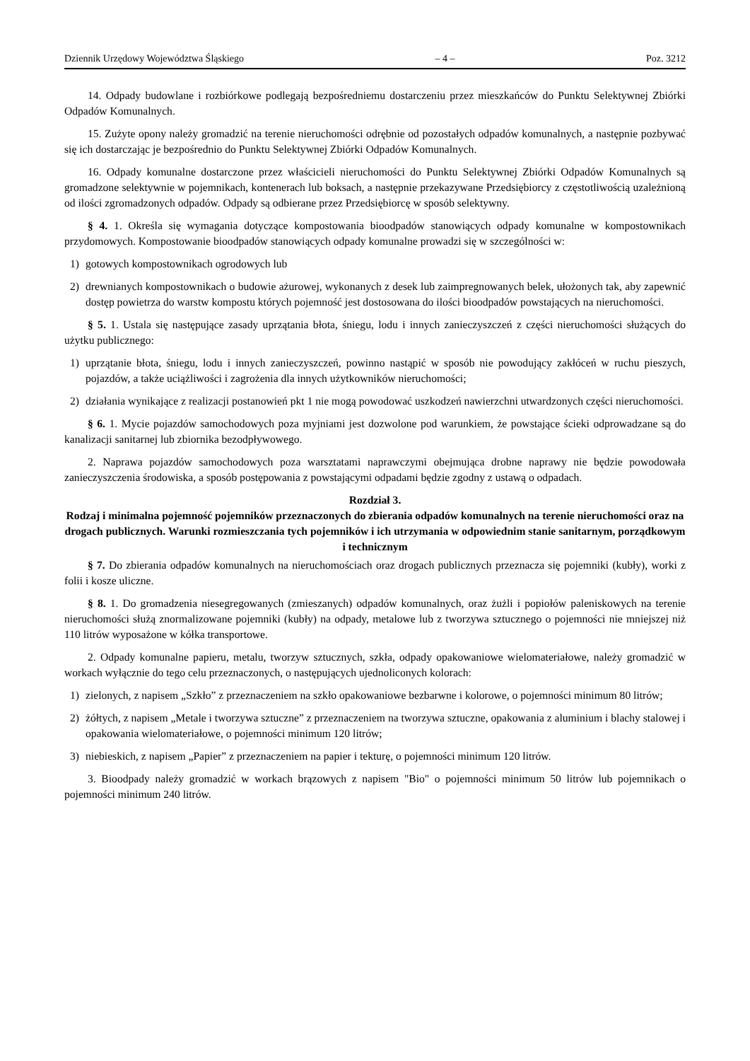Dziennik Urzędowy Województwa Śląskiego – 4 – Poz. 3212
14. Odpady budowlane i rozbiórkowe podlegają bezpośredniemu dostarczeniu przez mieszkańców do Punktu Selektywnej Zbiórki Odpadów Komunalnych.
15. Zużyte opony należy gromadzić na terenie nieruchomości odrębnie od pozostałych odpadów komunalnych, a następnie pozbywać się ich dostarczając je bezpośrednio do Punktu Selektywnej Zbiórki Odpadów Komunalnych.
16. Odpady komunalne dostarczone przez właścicieli nieruchomości do Punktu Selektywnej Zbiórki Odpadów Komunalnych są gromadzone selektywnie w pojemnikach, kontenerach lub boksach, a następnie przekazywane Przedsiębiorcy z częstotliwością uzależnioną od ilości zgromadzonych odpadów. Odpady są odbierane przez Przedsiębiorcę w sposób selektywny.
§ 4. 1. Określa się wymagania dotyczące kompostowania bioodpadów stanowiących odpady komunalne w kompostownikach przydomowych. Kompostowanie bioodpadów stanowiących odpady komunalne prowadzi się w szczególności w:
1) gotowych kompostownikach ogrodowych lub
2) drewnianych kompostownikach o budowie ażurowej, wykonanych z desek lub zaimpregnowanych belek, ułożonych tak, aby zapewnić dostęp powietrza do warstw kompostu których pojemność jest dostosowana do ilości bioodpadów powstających na nieruchomości.
§ 5. 1. Ustala się następujące zasady uprzątania błota, śniegu, lodu i innych zanieczyszczeń z części nieruchomości służących do użytku publicznego:
1) uprzątanie błota, śniegu, lodu i innych zanieczyszczeń, powinno nastąpić w sposób nie powodujący zakłóceń w ruchu pieszych, pojazdów, a także uciążliwości i zagrożenia dla innych użytkowników nieruchomości;
2) działania wynikające z realizacji postanowień pkt 1 nie mogą powodować uszkodzeń nawierzchni utwardzonych części nieruchomości.
§ 6. 1. Mycie pojazdów samochodowych poza myjniami jest dozwolone pod warunkiem, że powstające ścieki odprowadzane są do kanalizacji sanitarnej lub zbiornika bezodpływowego.
2. Naprawa pojazdów samochodowych poza warsztatami naprawczymi obejmująca drobne naprawy nie będzie powodowała zanieczyszczenia środowiska, a sposób postępowania z powstającymi odpadami będzie zgodny z ustawą o odpadach.
Rozdział 3.
Rodzaj i minimalna pojemność pojemników przeznaczonych do zbierania odpadów komunalnych na terenie nieruchomości oraz na drogach publicznych. Warunki rozmieszczania tych pojemników i ich utrzymania w odpowiednim stanie sanitarnym, porządkowym i technicznym
§ 7. Do zbierania odpadów komunalnych na nieruchomościach oraz drogach publicznych przeznacza się pojemniki (kubły), worki z folii i kosze uliczne.
§ 8. 1. Do gromadzenia niesegregowanych (zmieszanych) odpadów komunalnych, oraz żużli i popiołów paleniskowych na terenie nieruchomości służą znormalizowane pojemniki (kubły) na odpady, metalowe lub z tworzywa sztucznego o pojemności nie mniejszej niż 110 litrów wyposażone w kółka transportowe.
2. Odpady komunalne papieru, metalu, tworzyw sztucznych, szkła, odpady opakowaniowe wielomateriałowe, należy gromadzić w workach wyłącznie do tego celu przeznaczonych, o następujących ujednoliconych kolorach:
1) zielonych, z napisem „Szkło” z przeznaczeniem na szkło opakowaniowe bezbarwne i kolorowe, o pojemności minimum 80 litrów;
2) żółtych, z napisem „Metale i tworzywa sztuczne” z przeznaczeniem na tworzywa sztuczne, opakowania z aluminium i blachy stalowej i opakowania wielomateriałowe, o pojemności minimum 120 litrów;
3) niebieskich, z napisem „Papier” z przeznaczeniem na papier i tekturę, o pojemności minimum 120 litrów.
3. Bioodpady należy gromadzić w workach brązowych z napisem "Bio" o pojemności minimum 50 litrów lub pojemnikach o pojemności minimum 240 litrów.